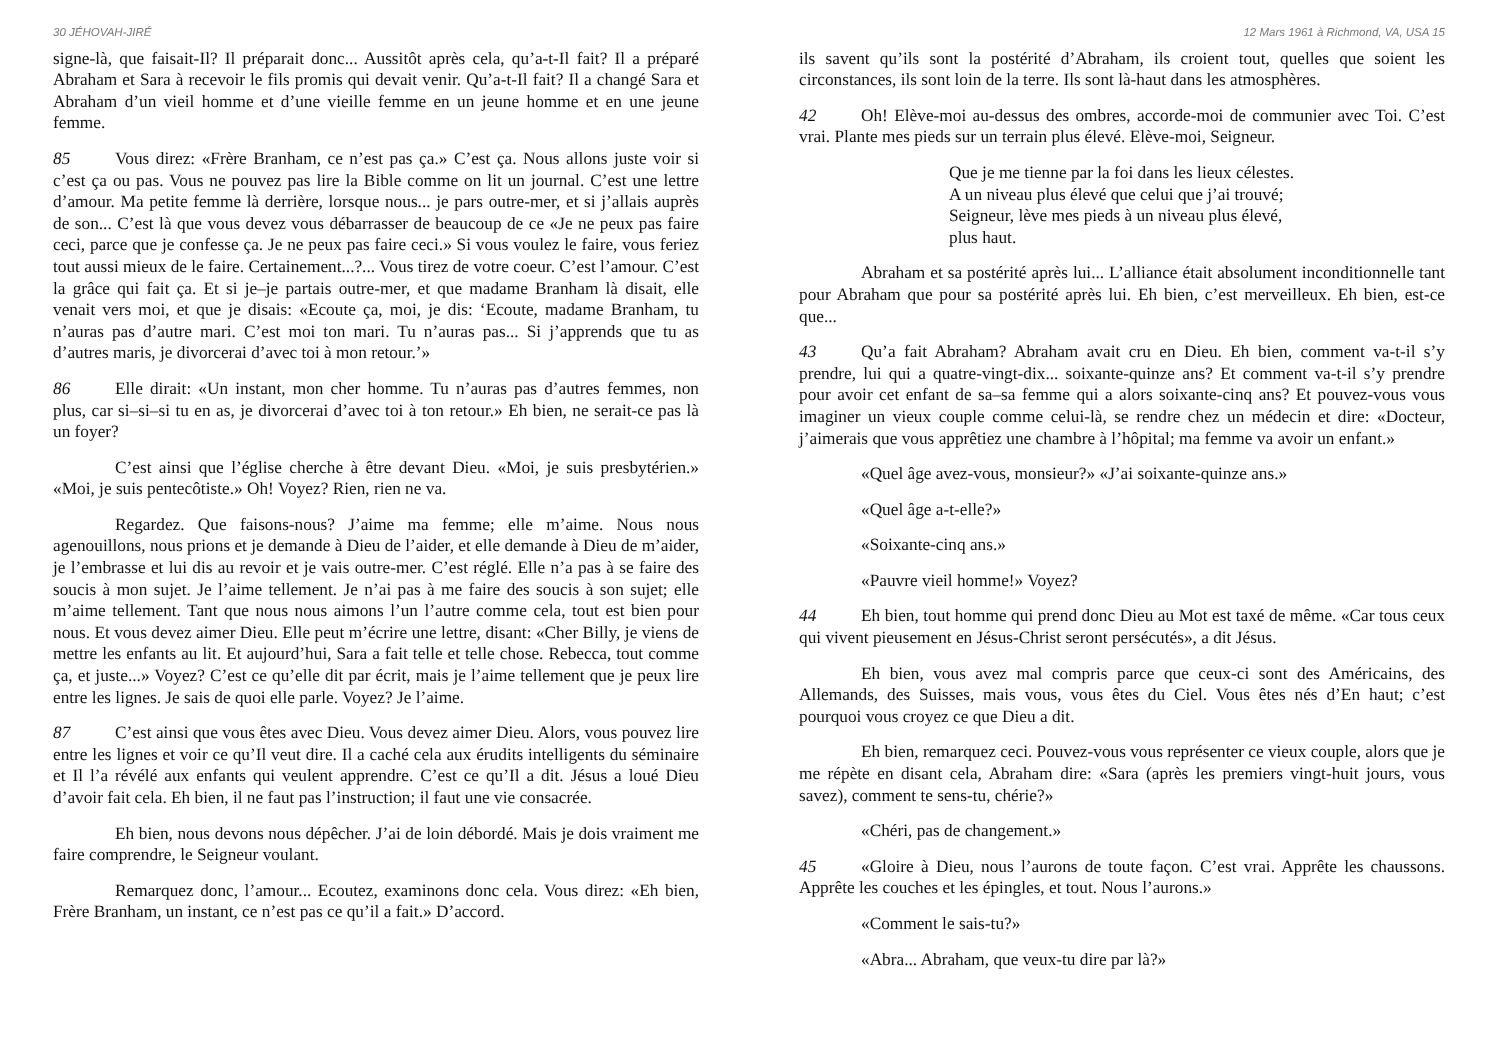30 JÉHOVAH-JIRÉ
signe-là, que faisait-Il? Il préparait donc... Aussitôt après cela, qu’a-t-Il fait? Il a préparé Abraham et Sara à recevoir le fils promis qui devait venir. Qu’a-t-Il fait? Il a changé Sara et Abraham d’un vieil homme et d’une vieille femme en un jeune homme et en une jeune femme.
85 Vous direz: «Frère Branham, ce n’est pas ça.» C’est ça. Nous allons juste voir si c’est ça ou pas. Vous ne pouvez pas lire la Bible comme on lit un journal. C’est une lettre d’amour. Ma petite femme là derrière, lorsque nous... je pars outre-mer, et si j’allais auprès de son... C’est là que vous devez vous débarrasser de beaucoup de ce «Je ne peux pas faire ceci, parce que je confesse ça. Je ne peux pas faire ceci.» Si vous voulez le faire, vous feriez tout aussi mieux de le faire. Certainement...?... Vous tirez de votre coeur. C’est l’amour. C’est la grâce qui fait ça. Et si je–je partais outre-mer, et que madame Branham là disait, elle venait vers moi, et que je disais: «Ecoute ça, moi, je dis: ‘Ecoute, madame Branham, tu n’auras pas d’autre mari. C’est moi ton mari. Tu n’auras pas... Si j’apprends que tu as d’autres maris, je divorcerai d’avec toi à mon retour.’»
86 Elle dirait: «Un instant, mon cher homme. Tu n’auras pas d’autres femmes, non plus, car si–si–si tu en as, je divorcerai d’avec toi à ton retour.» Eh bien, ne serait-ce pas là un foyer?
C’est ainsi que l’église cherche à être devant Dieu. «Moi, je suis presbytérien.» «Moi, je suis pentecôtiste.» Oh! Voyez? Rien, rien ne va.
Regardez. Que faisons-nous? J’aime ma femme; elle m’aime. Nous nous agenouillons, nous prions et je demande à Dieu de l’aider, et elle demande à Dieu de m’aider, je l’embrasse et lui dis au revoir et je vais outre-mer. C’est réglé. Elle n’a pas à se faire des soucis à mon sujet. Je l’aime tellement. Je n’ai pas à me faire des soucis à son sujet; elle m’aime tellement. Tant que nous nous aimons l’un l’autre comme cela, tout est bien pour nous. Et vous devez aimer Dieu. Elle peut m’écrire une lettre, disant: «Cher Billy, je viens de mettre les enfants au lit. Et aujourd’hui, Sara a fait telle et telle chose. Rebecca, tout comme ça, et juste...» Voyez? C’est ce qu’elle dit par écrit, mais je l’aime tellement que je peux lire entre les lignes. Je sais de quoi elle parle. Voyez? Je l’aime.
87 C’est ainsi que vous êtes avec Dieu. Vous devez aimer Dieu. Alors, vous pouvez lire entre les lignes et voir ce qu’Il veut dire. Il a caché cela aux érudits intelligents du séminaire et Il l’a révélé aux enfants qui veulent apprendre. C’est ce qu’Il a dit. Jésus a loué Dieu d’avoir fait cela. Eh bien, il ne faut pas l’instruction; il faut une vie consacrée.
Eh bien, nous devons nous dépêcher. J’ai de loin débordé. Mais je dois vraiment me faire comprendre, le Seigneur voulant.
Remarquez donc, l’amour... Ecoutez, examinons donc cela. Vous direz: «Eh bien, Frère Branham, un instant, ce n’est pas ce qu’il a fait.» D’accord.
12 Mars 1961 à Richmond, VA, USA 15
ils savent qu’ils sont la postérité d’Abraham, ils croient tout, quelles que soient les circonstances, ils sont loin de la terre. Ils sont là-haut dans les atmosphères.
42 Oh! Elève-moi au-dessus des ombres, accorde-moi de communier avec Toi. C’est vrai. Plante mes pieds sur un terrain plus élevé. Elève-moi, Seigneur.
Que je me tienne par la foi dans les lieux célestes.
A un niveau plus élevé que celui que j’ai trouvé;
Seigneur, lève mes pieds à un niveau plus élevé,
plus haut.
Abraham et sa postérité après lui... L’alliance était absolument inconditionnelle tant pour Abraham que pour sa postérité après lui. Eh bien, c’est merveilleux. Eh bien, est-ce que...
43 Qu’a fait Abraham? Abraham avait cru en Dieu. Eh bien, comment va-t-il s’y prendre, lui qui a quatre-vingt-dix... soixante-quinze ans? Et comment va-t-il s’y prendre pour avoir cet enfant de sa–sa femme qui a alors soixante-cinq ans? Et pouvez-vous vous imaginer un vieux couple comme celui-là, se rendre chez un médecin et dire: «Docteur, j’aimerais que vous apprêtiez une chambre à l’hôpital; ma femme va avoir un enfant.»
«Quel âge avez-vous, monsieur?» «J’ai soixante-quinze ans.»
«Quel âge a-t-elle?»
«Soixante-cinq ans.»
«Pauvre vieil homme!» Voyez?
44 Eh bien, tout homme qui prend donc Dieu au Mot est taxé de même. «Car tous ceux qui vivent pieusement en Jésus-Christ seront persécutés», a dit Jésus.
Eh bien, vous avez mal compris parce que ceux-ci sont des Américains, des Allemands, des Suisses, mais vous, vous êtes du Ciel. Vous êtes nés d’En haut; c’est pourquoi vous croyez ce que Dieu a dit.
Eh bien, remarquez ceci. Pouvez-vous vous représenter ce vieux couple, alors que je me répète en disant cela, Abraham dire: «Sara (après les premiers vingt-huit jours, vous savez), comment te sens-tu, chérie?»
«Chéri, pas de changement.»
45 «Gloire à Dieu, nous l’aurons de toute façon. C’est vrai. Apprête les chaussons. Apprête les couches et les épingles, et tout. Nous l’aurons.»
«Comment le sais-tu?»
«Abra... Abraham, que veux-tu dire par là?»